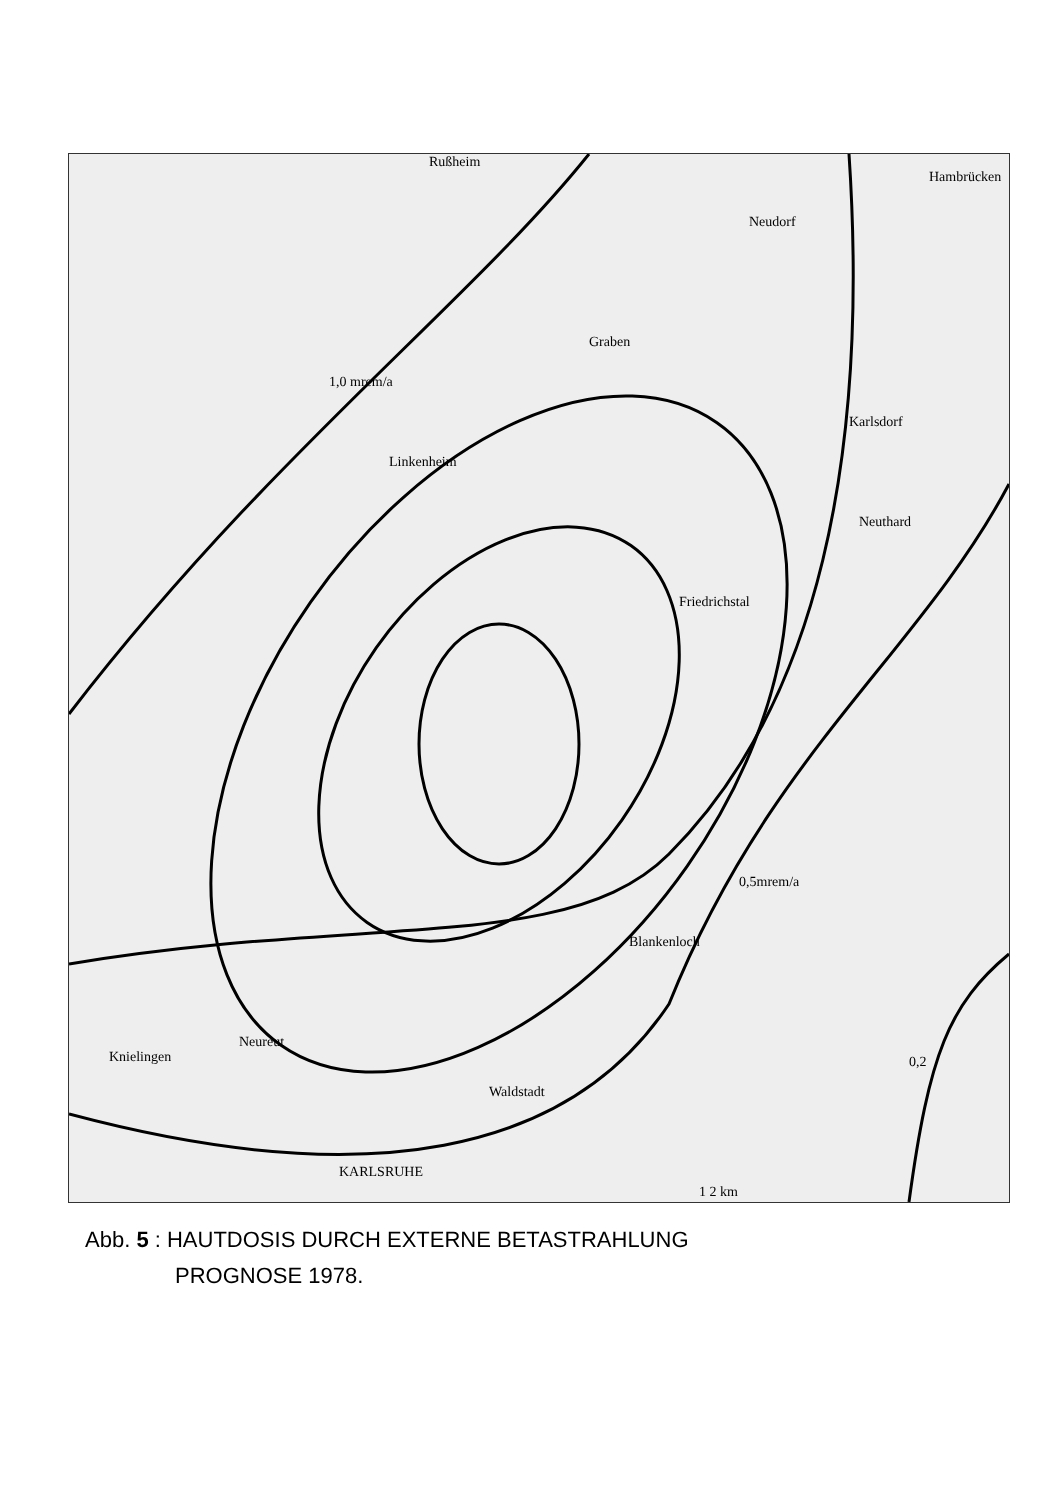Rußheim
Hambrücken
Neudorf
Graben
1,0 mrem/a
Linkenheim
Karlsdorf
Neuthard
Friedrichstal
0,5mrem/a
Blankenloch
Knielingen
Neureut
Waldstadt
KARLSRUHE
1 2 km
0,2
Abb. 5 : HAUTDOSIS DURCH EXTERNE BETASTRAHLUNG
PROGNOSE 1978.